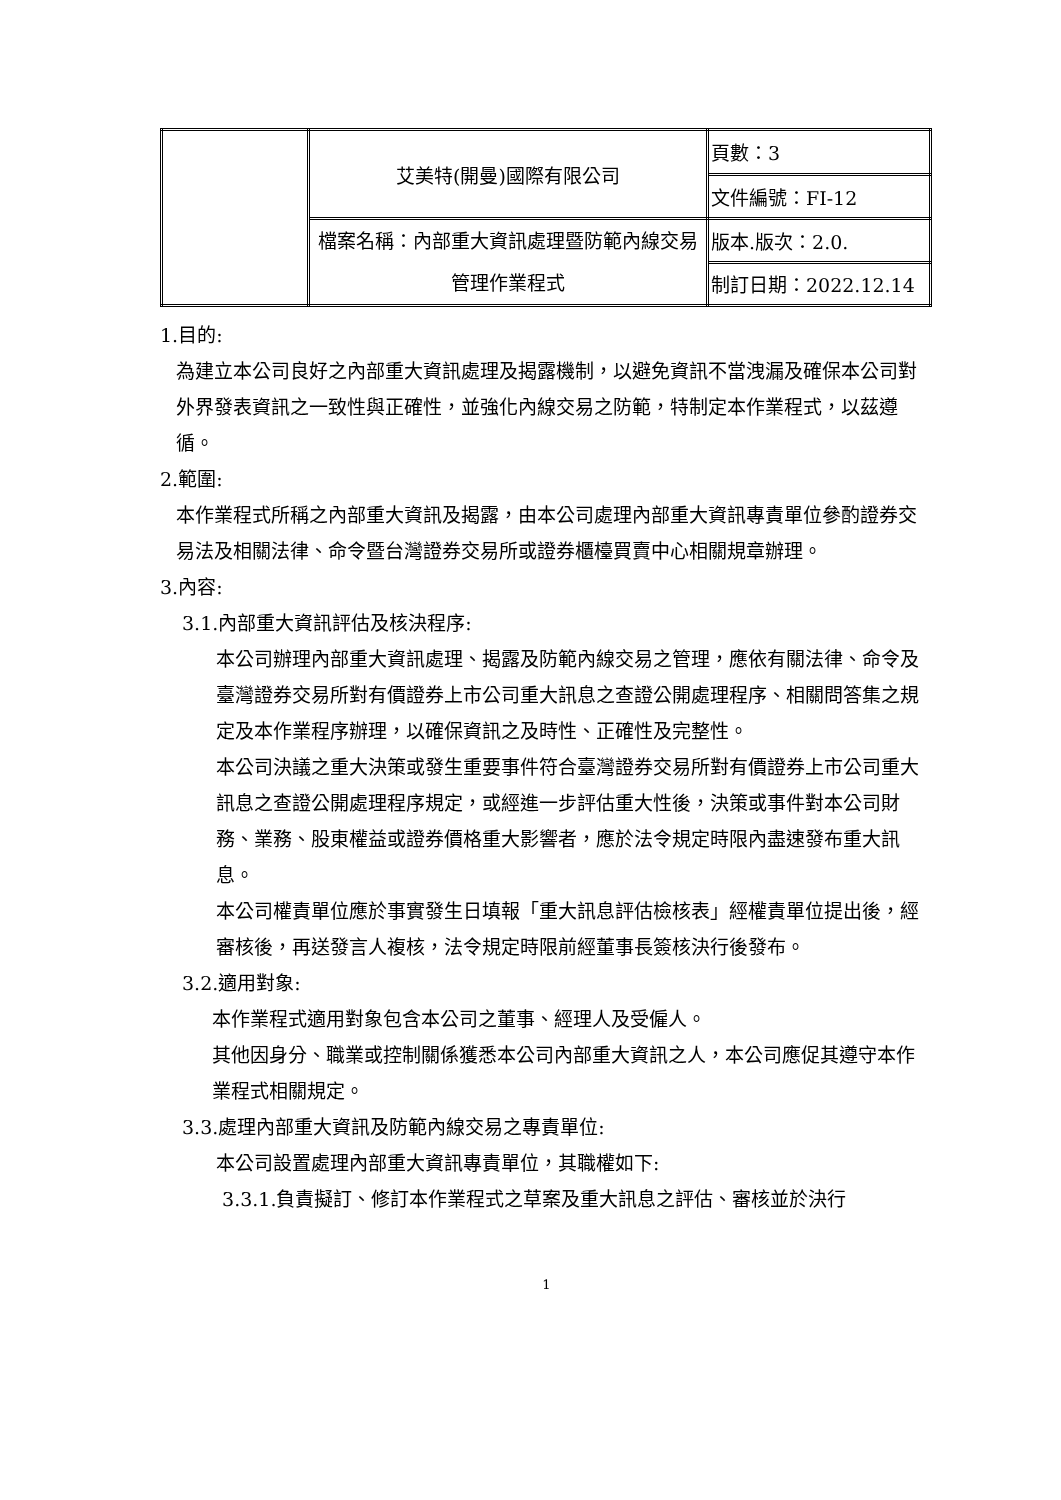| | 艾美特(開曼)國際有限公司 | 頁數：3 |
| | | 文件編號：FI-12 |
| | 檔案名稱：內部重大資訊處理暨防範內線交易管理作業程式 | 版本.版次：2.0. |
| | | 制訂日期：2022.12.14 |
1.目的:
為建立本公司良好之內部重大資訊處理及揭露機制，以避免資訊不當洩漏及確保本公司對外界發表資訊之一致性與正確性，並強化內線交易之防範，特制定本作業程式，以茲遵循。
2.範圍:
本作業程式所稱之內部重大資訊及揭露，由本公司處理內部重大資訊專責單位參酌證券交易法及相關法律、命令暨台灣證券交易所或證券櫃檯買賣中心相關規章辦理。
3.內容:
3.1.內部重大資訊評估及核決程序:
本公司辦理內部重大資訊處理、揭露及防範內線交易之管理，應依有關法律、命令及臺灣證券交易所對有價證券上市公司重大訊息之查證公開處理程序、相關問答集之規定及本作業程序辦理，以確保資訊之及時性、正確性及完整性。
本公司決議之重大決策或發生重要事件符合臺灣證券交易所對有價證券上市公司重大訊息之查證公開處理程序規定，或經進一步評估重大性後，決策或事件對本公司財務、業務、股東權益或證券價格重大影響者，應於法令規定時限內盡速發布重大訊息。
本公司權責單位應於事實發生日填報「重大訊息評估檢核表」經權責單位提出後，經審核後，再送發言人複核，法令規定時限前經董事長簽核決行後發布。
3.2.適用對象:
本作業程式適用對象包含本公司之董事、經理人及受僱人。
其他因身分、職業或控制關係獲悉本公司內部重大資訊之人，本公司應促其遵守本作業程式相關規定。
3.3.處理內部重大資訊及防範內線交易之專責單位:
本公司設置處理內部重大資訊專責單位，其職權如下:
3.3.1.負責擬訂、修訂本作業程式之草案及重大訊息之評估、審核並於決行
1